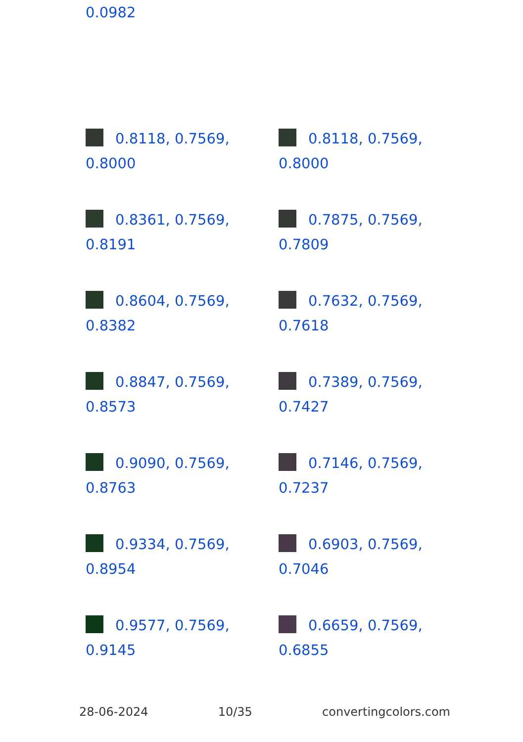0.0982
0.8118, 0.7569, 0.8000
0.8118, 0.7569, 0.8000
0.8361, 0.7569, 0.8191
0.7875, 0.7569, 0.7809
0.8604, 0.7569, 0.8382
0.7632, 0.7569, 0.7618
0.8847, 0.7569, 0.8573
0.7389, 0.7569, 0.7427
0.9090, 0.7569, 0.8763
0.7146, 0.7569, 0.7237
0.9334, 0.7569, 0.8954
0.6903, 0.7569, 0.7046
0.9577, 0.7569, 0.9145
0.6659, 0.7569, 0.6855
28-06-2024 10/35 convertingcolors.com